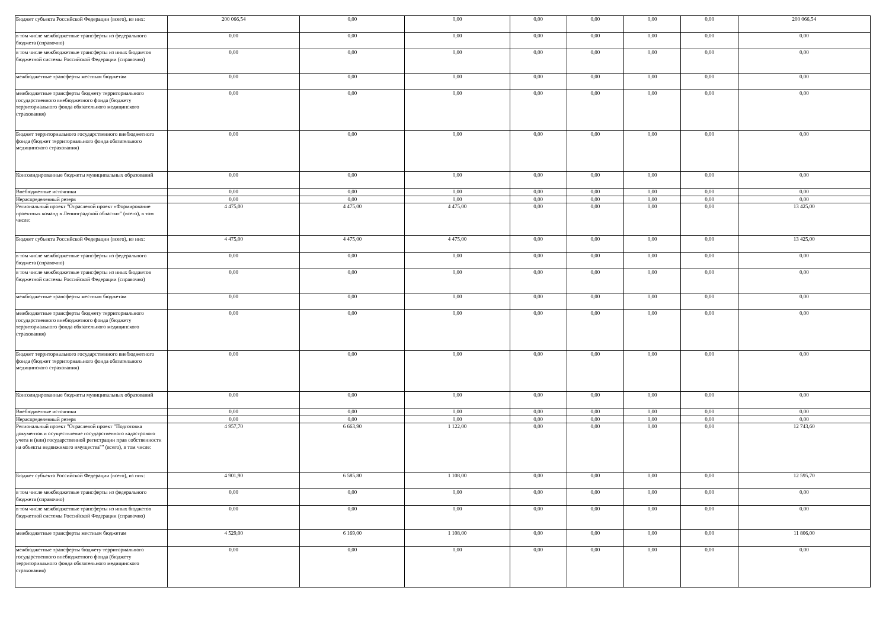| Бюджет субъекта Российской Федерации (всего), из них: | 200 066,54 | 0,00 | 0,00 | 0,00 | 0,00 | 0,00 | 0,00 | 200 066,54 |
| в том числе межбюджетные трансферты из федерального бюджета (справочно) | 0,00 | 0,00 | 0,00 | 0,00 | 0,00 | 0,00 | 0,00 | 0,00 |
| в том числе межбюджетные трансферты из иных бюджетов бюджетной системы Российской Федерации (справочно) | 0,00 | 0,00 | 0,00 | 0,00 | 0,00 | 0,00 | 0,00 | 0,00 |
| межбюджетные трансферты местным бюджетам | 0,00 | 0,00 | 0,00 | 0,00 | 0,00 | 0,00 | 0,00 | 0,00 |
| межбюджетные трансферты бюджету территориального государственного внебюджетного фонда (бюджету территориального фонда обязательного медицинского страхования) | 0,00 | 0,00 | 0,00 | 0,00 | 0,00 | 0,00 | 0,00 | 0,00 |
| Бюджет территориального государственного внебюджетного фонда (бюджет территориального фонда обязательного медицинского страхования) | 0,00 | 0,00 | 0,00 | 0,00 | 0,00 | 0,00 | 0,00 | 0,00 |
| Консолидированные бюджеты муниципальных образований | 0,00 | 0,00 | 0,00 | 0,00 | 0,00 | 0,00 | 0,00 | 0,00 |
| Внебюджетные источники | 0,00 | 0,00 | 0,00 | 0,00 | 0,00 | 0,00 | 0,00 | 0,00 |
| Нераспределенный резерв | 0,00 | 0,00 | 0,00 | 0,00 | 0,00 | 0,00 | 0,00 | 0,00 |
| Региональный проект "Отраслевой проект «Формирование проектных команд в Ленинградской области»" (всего), в том числе: | 4 475,00 | 4 475,00 | 4 475,00 | 0,00 | 0,00 | 0,00 | 0,00 | 13 425,00 |
| Бюджет субъекта Российской Федерации (всего), из них: | 4 475,00 | 4 475,00 | 4 475,00 | 0,00 | 0,00 | 0,00 | 0,00 | 13 425,00 |
| в том числе межбюджетные трансферты из федерального бюджета (справочно) | 0,00 | 0,00 | 0,00 | 0,00 | 0,00 | 0,00 | 0,00 | 0,00 |
| в том числе межбюджетные трансферты из иных бюджетов бюджетной системы Российской Федерации (справочно) | 0,00 | 0,00 | 0,00 | 0,00 | 0,00 | 0,00 | 0,00 | 0,00 |
| межбюджетные трансферты местным бюджетам | 0,00 | 0,00 | 0,00 | 0,00 | 0,00 | 0,00 | 0,00 | 0,00 |
| межбюджетные трансферты бюджету территориального государственного внебюджетного фонда (бюджету территориального фонда обязательного медицинского страхования) | 0,00 | 0,00 | 0,00 | 0,00 | 0,00 | 0,00 | 0,00 | 0,00 |
| Бюджет территориального государственного внебюджетного фонда (бюджет территориального фонда обязательного медицинского страхования) | 0,00 | 0,00 | 0,00 | 0,00 | 0,00 | 0,00 | 0,00 | 0,00 |
| Консолидированные бюджеты муниципальных образований | 0,00 | 0,00 | 0,00 | 0,00 | 0,00 | 0,00 | 0,00 | 0,00 |
| Внебюджетные источники | 0,00 | 0,00 | 0,00 | 0,00 | 0,00 | 0,00 | 0,00 | 0,00 |
| Нераспределенный резерв | 0,00 | 0,00 | 0,00 | 0,00 | 0,00 | 0,00 | 0,00 | 0,00 |
| Региональный проект "Отраслевой проект "Подготовка документов и осуществление государственного кадастрового учета и (или) государственной регистрации прав собственности на объекты недвижимого имущества"" (всего), в том числе: | 4 957,70 | 6 663,90 | 1 122,00 | 0,00 | 0,00 | 0,00 | 0,00 | 12 743,60 |
| Бюджет субъекта Российской Федерации (всего), из них: | 4 901,90 | 6 585,80 | 1 108,00 | 0,00 | 0,00 | 0,00 | 0,00 | 12 595,70 |
| в том числе межбюджетные трансферты из федерального бюджета (справочно) | 0,00 | 0,00 | 0,00 | 0,00 | 0,00 | 0,00 | 0,00 | 0,00 |
| в том числе межбюджетные трансферты из иных бюджетов бюджетной системы Российской Федерации (справочно) | 0,00 | 0,00 | 0,00 | 0,00 | 0,00 | 0,00 | 0,00 | 0,00 |
| межбюджетные трансферты местным бюджетам | 4 529,00 | 6 169,00 | 1 108,00 | 0,00 | 0,00 | 0,00 | 0,00 | 11 806,00 |
| межбюджетные трансферты бюджету территориального государственного внебюджетного фонда (бюджету территориального фонда обязательного медицинского страхования) | 0,00 | 0,00 | 0,00 | 0,00 | 0,00 | 0,00 | 0,00 | 0,00 |